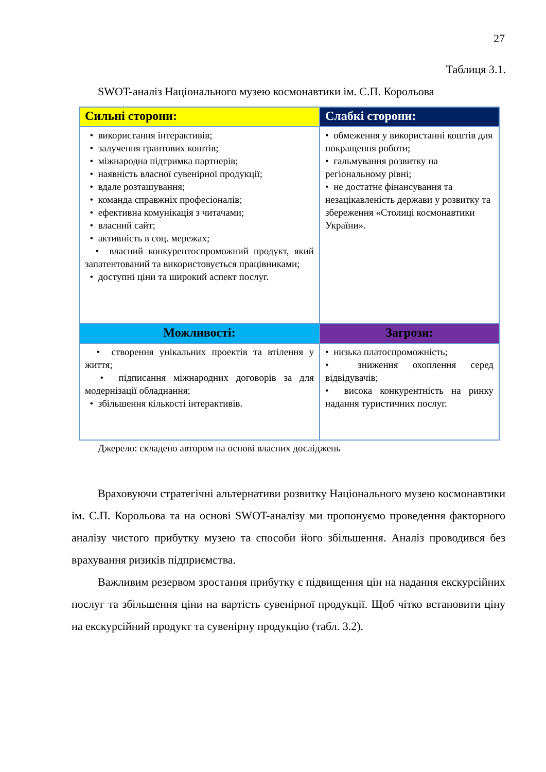27
Таблиця 3.1.
SWOT-аналіз Національного музею космонавтики ім. С.П. Корольова
| Сильні сторони: | Слабкі сторони: |
| --- | --- |
| • використання інтерактивів; • залучення грантових коштів; • міжнародна підтримка партнерів; • наявність власної сувенірної продукції; • вдале розташування; • команда справжніх професіоналів; • ефективна комунікація з читачами; • власний сайт; • активність в соц. мережах; • власний конкурентоспроможний продукт, який запатентований та використовується працівниками; • доступні ціни та широкий аспект послуг. | • обмеження у використанні коштів для покращення роботи; • гальмування розвитку на регіональному рівні; • не достатнє фінансування та незацікавленість держави у розвитку та збереження «Столиці космонавтики України». |
| Можливості: | Загрози: |
| • створення унікальних проектів та втілення у життя; • підписання міжнародних договорів за для модернізації обладнання; • збільшення кількості інтерактивів. | • низька платоспроможність; • зниження охоплення серед відвідувачів; • висока конкурентність на ринку надання туристичних послуг. |
Джерело: складено автором на основі власних досліджень
Враховуючи стратегічні альтернативи розвитку Національного музею космонавтики ім. С.П. Корольова та на основі SWOT-аналізу ми пропонуємо проведення факторного аналізу чистого прибутку музею та способи його збільшення. Аналіз проводився без врахування ризиків підприємства.
Важливим резервом зростання прибутку є підвищення цін на надання екскурсійних послуг та збільшення ціни на вартість сувенірної продукції. Щоб чітко встановити ціну на екскурсійний продукт та сувенірну продукцію (табл. 3.2).